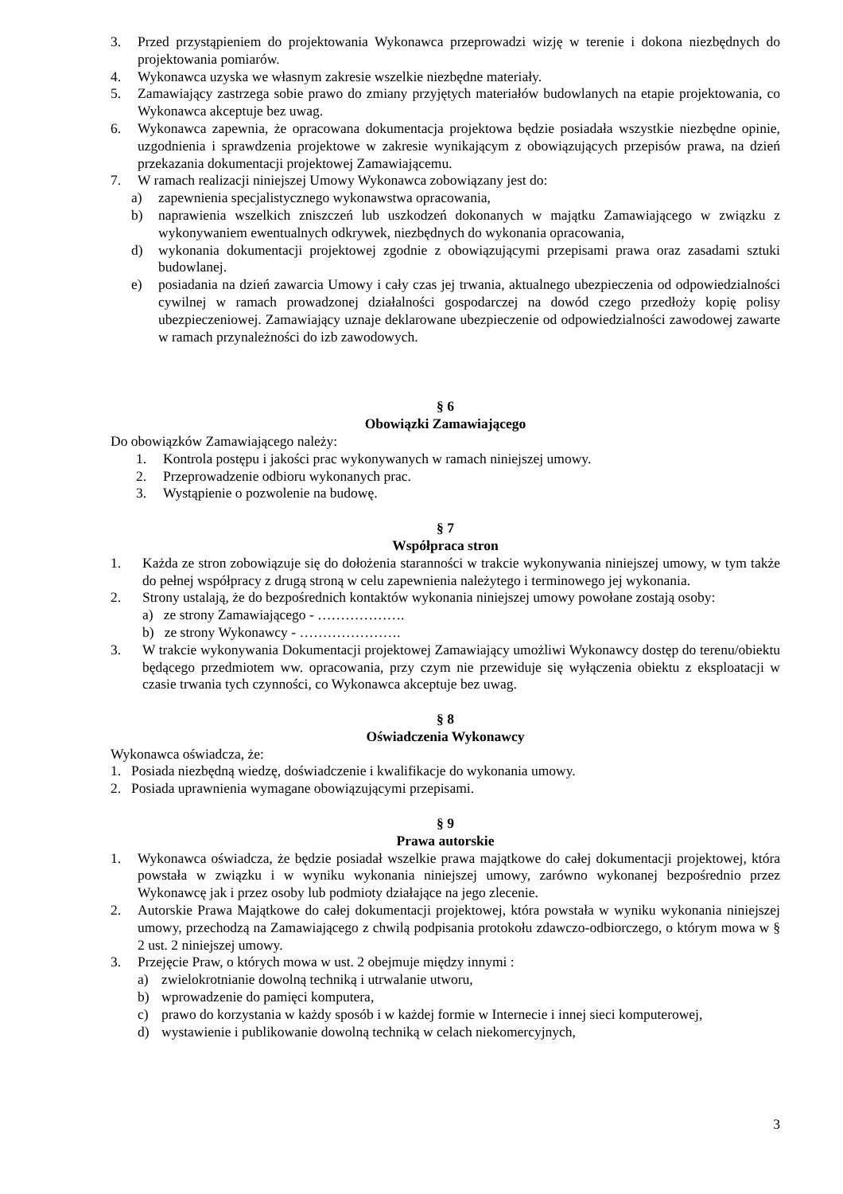3. Przed przystąpieniem do projektowania Wykonawca przeprowadzi wizję w terenie i dokona niezbędnych do projektowania pomiarów.
4. Wykonawca uzyska we własnym zakresie wszelkie niezbędne materiały.
5. Zamawiający zastrzega sobie prawo do zmiany przyjętych materiałów budowlanych na etapie projektowania, co Wykonawca akceptuje bez uwag.
6. Wykonawca zapewnia, że opracowana dokumentacja projektowa będzie posiadała wszystkie niezbędne opinie, uzgodnienia i sprawdzenia projektowe w zakresie wynikającym z obowiązujących przepisów prawa, na dzień przekazania dokumentacji projektowej Zamawiającemu.
7. W ramach realizacji niniejszej Umowy Wykonawca zobowiązany jest do:
a) zapewnienia specjalistycznego wykonawstwa opracowania,
b) naprawienia wszelkich zniszczeń lub uszkodzeń dokonanych w majątku Zamawiającego w związku z wykonywaniem ewentualnych odkrywek, niezbędnych do wykonania opracowania,
d) wykonania dokumentacji projektowej zgodnie z obowiązującymi przepisami prawa oraz zasadami sztuki budowlanej.
e) posiadania na dzień zawarcia Umowy i cały czas jej trwania, aktualnego ubezpieczenia od odpowiedzialności cywilnej w ramach prowadzonej działalności gospodarczej na dowód czego przedłoży kopię polisy ubezpieczeniowej. Zamawiający uznaje deklarowane ubezpieczenie od odpowiedzialności zawodowej zawarte w ramach przynależności do izb zawodowych.
§ 6
Obowiązki Zamawiającego
Do obowiązków Zamawiającego należy:
1. Kontrola postępu i jakości prac wykonywanych w ramach niniejszej umowy.
2. Przeprowadzenie odbioru wykonanych prac.
3. Wystąpienie o pozwolenie na budowę.
§ 7
Współpraca stron
1. Każda ze stron zobowiązuje się do dołożenia staranności w trakcie wykonywania niniejszej umowy, w tym także do pełnej współpracy z drugą stroną w celu zapewnienia należytego i terminowego jej wykonania.
2. Strony ustalają, że do bezpośrednich kontaktów wykonania niniejszej umowy powołane zostają osoby:
a) ze strony Zamawiającego - ……………….
b) ze strony Wykonawcy - ………………….
3. W trakcie wykonywania Dokumentacji projektowej Zamawiający umożliwi Wykonawcy dostęp do terenu/obiektu będącego przedmiotem ww. opracowania, przy czym nie przewiduje się wyłączenia obiektu z eksploatacji w czasie trwania tych czynności, co Wykonawca akceptuje bez uwag.
§ 8
Oświadczenia Wykonawcy
Wykonawca oświadcza, że:
1. Posiada niezbędną wiedzę, doświadczenie i kwalifikacje do wykonania umowy.
2. Posiada uprawnienia wymagane obowiązującymi przepisami.
§ 9
Prawa autorskie
1. Wykonawca oświadcza, że będzie posiadał wszelkie prawa majątkowe do całej dokumentacji projektowej, która powstała w związku i w wyniku wykonania niniejszej umowy, zarówno wykonanej bezpośrednio przez Wykonawcę jak i przez osoby lub podmioty działające na jego zlecenie.
2. Autorskie Prawa Majątkowe do całej dokumentacji projektowej, która powstała w wyniku wykonania niniejszej umowy, przechodzą na Zamawiającego z chwilą podpisania protokołu zdawczo-odbiorczego, o którym mowa w § 2 ust. 2 niniejszej umowy.
3. Przejęcie Praw, o których mowa w ust. 2 obejmuje między innymi :
a) zwielokrotnianie dowolną techniką i utrwalanie utworu,
b) wprowadzenie do pamięci komputera,
c) prawo do korzystania w każdy sposób i w każdej formie w Internecie i innej sieci komputerowej,
d) wystawienie i publikowanie dowolną techniką w celach niekomercyjnych,
3